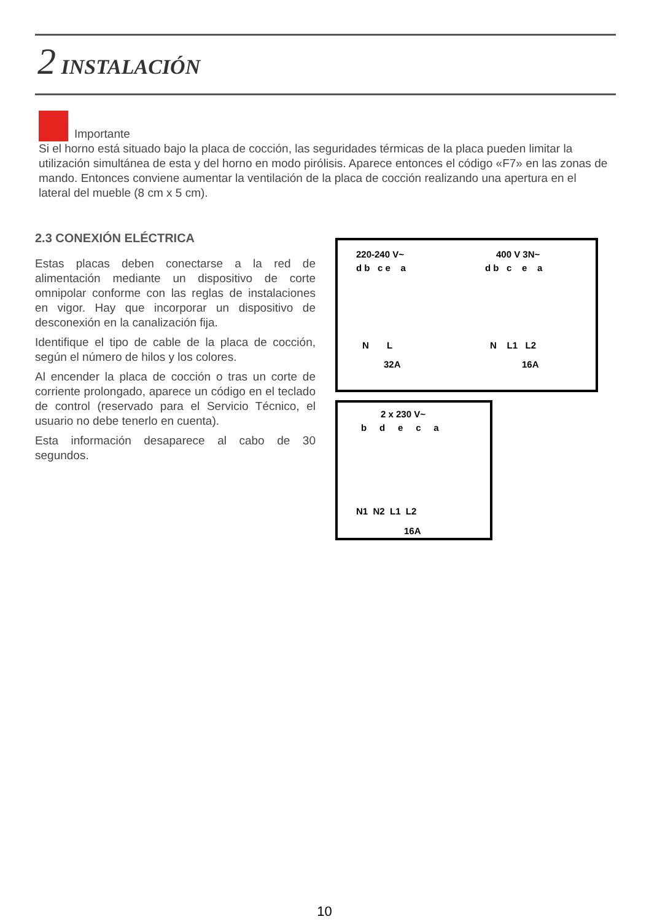2 INSTALACIÓN
Importante
Si el horno está situado bajo la placa de cocción, las seguridades térmicas de la placa pueden limitar la utilización simultánea de esta y del horno en modo pirólisis. Aparece entonces el código «F7» en las zonas de mando. Entonces conviene aumentar la ventilación de la placa de cocción realizando una apertura en el lateral del mueble (8 cm x 5 cm).
2.3 CONEXIÓN ELÉCTRICA
Estas placas deben conectarse a la red de alimentación mediante un dispositivo de corte omnipolar conforme con las reglas de instalaciones en vigor. Hay que incorporar un dispositivo de desconexión en la canalización fija.
Identifique el tipo de cable de la placa de cocción, según el número de hilos y los colores.
Al encender la placa de cocción o tras un corte de corriente prolongado, aparece un código en el teclado de control (reservado para el Servicio Técnico, el usuario no debe tenerlo en cuenta).
Esta información desaparece al cabo de 30 segundos.
220-240 V~
d b c e a
N L
32A
400 V 3N~
d b c e a
N L1 L2
16A
2 x 230 V~
b d e c a
N1 N2 L1 L2
16A
10